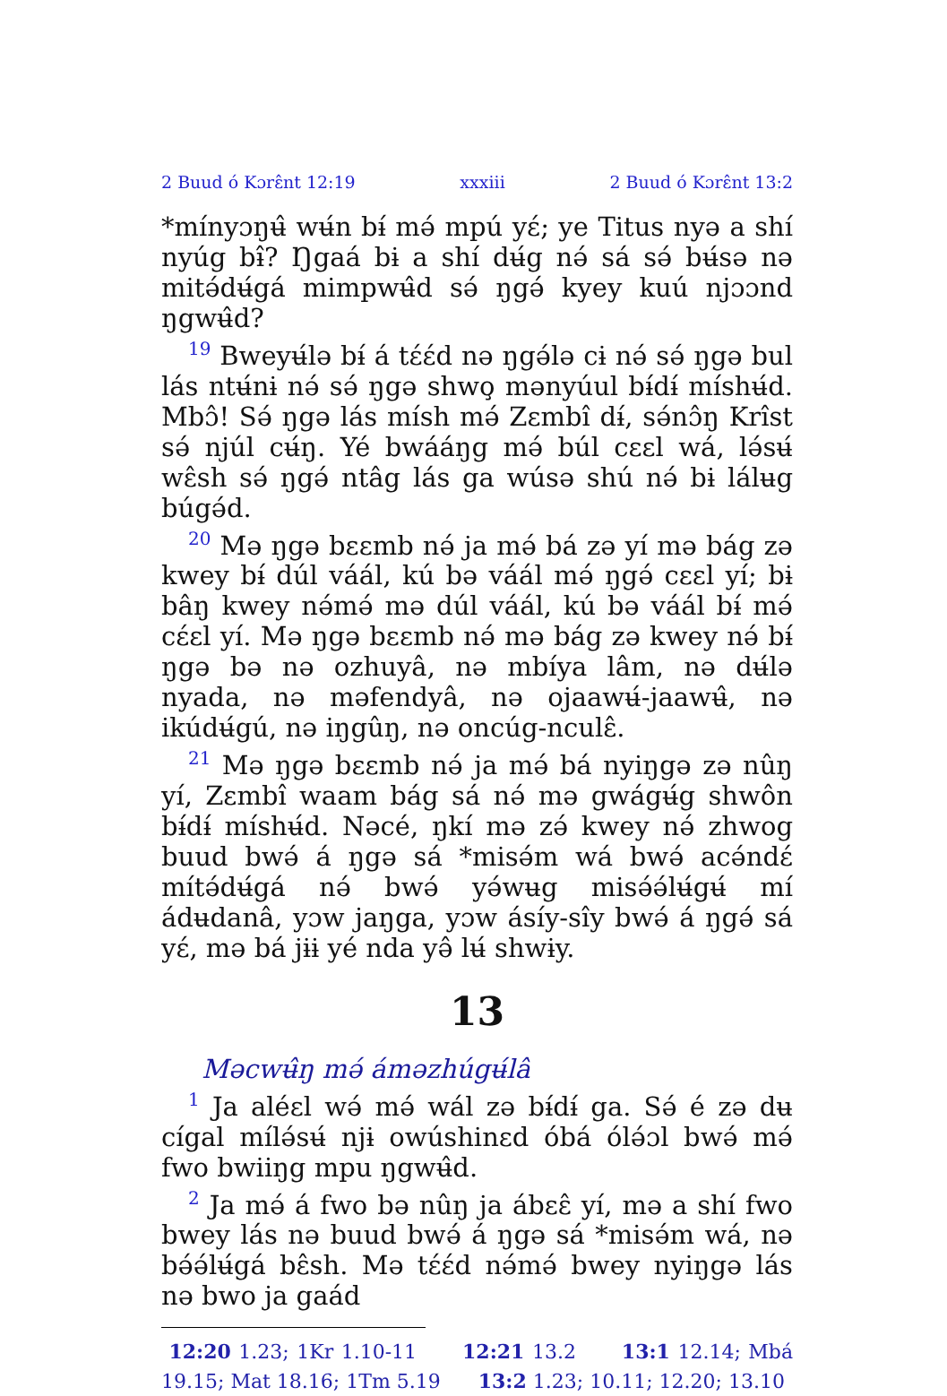2 Buud ó Kɔrɛ̂nt 12:19 xxxiii 2 Buud ó Kɔrɛ̂nt 13:2
*mínyɔŋʉ̂ wʉ́n bɨ́ mə́ mpú yɛ́; ye Titus nyə a shí nyúg bɨ̂? Ŋgaá bɨ a shí dʉ́g nə́ sá sə́ bʉ́sə nə mitə́dʉ́gá mimpwʉ̂d sə́ ŋgə́ kyey kuú njɔɔnd ŋgwʉ̂d?
<sup>19</sup> Bweyʉ́lə bɨ́ á tɛ́ɛ́d nə ŋgə́lə cɨ nə́ sə́ ŋgə bul lás ntʉ́nɨ nə́ sə́ ŋgə shwo̧ mənyúul bɨ́dɨ́ míshʉ́d. Mbɔ̂! Sə́ ŋgə lás mísh mə́ Zɛmbî dɨ́, sə́nɔ̂ŋ Krîst sə́ njúl cʉ́ŋ. Yé bwááŋg mə́ búl cɛɛl wá, lə́sʉ́ wɛ̂sh sə́ ŋgə́ ntâg lás ga wúsə shú nə́ bɨ lálʉg búgə́d.
<sup>20</sup> Mə ŋgə bɛɛmb nə́ ja mə́ bá zə yí mə bág zə kwey bɨ́ dúl váál, kú bə váál mə́ ŋgə́ cɛɛl yí; bɨ bâŋ kwey nə́mə́ mə dúl váál, kú bə váál bɨ́ mə́ cɛ́ɛl yí. Mə ŋgə bɛɛmb nə́ mə bág zə kwey nə́ bɨ́ ŋgə bə nə ozhuyâ, nə mbíya lâm, nə dʉ́lə nyada, nə məfendyâ, nə ojaawʉ́-jaawʉ̂, nə ikúdʉ́gú, nə iŋgûŋ, nə oncúg-nculɛ̂.
<sup>21</sup> Mə ŋgə bɛɛmb nə́ ja mə́ bá nyiŋgə zə nûŋ yí, Zɛmbî waam bág sá nə́ mə gwágʉ́g shwôn bɨ́dɨ́ míshʉ́d. Nəcé, ŋkí mə zə́ kwey nə́ zhwog buud bwə́ á ŋgə sá *misə́m wá bwə́ acə́ndɛ́ mítə́dʉ́gá nə́ bwə́ yə́wʉg misə́ə́lʉ́gʉ́ mí ádʉdanâ, yɔw jaŋga, yɔw ásíy-sîy bwə́ á ŋgə́ sá yɛ́, mə bá jɨɨ yé nda yə̂ lʉ́ shwɨy.
13
Məcwʉ̂ŋ mə́ áməzhúgʉ́lâ
<sup>1</sup> Ja aléɛl wə́ mə́ wál zə bɨ́dɨ́ ga. Sə́ é zə dʉ cígal mílə́sʉ́ njɨ owúshinɛd óbá ólə́ɔl bwə́ mə́ fwo bwiiŋg mpu ŋgwʉ̂d.
<sup>2</sup> Ja mə́ á fwo bə nûŋ ja ábɛɛ̂ yí, mə a shí fwo bwey lás nə buud bwə́ á ŋgə sá *misə́m wá, nə bə́ə́lʉ́gá bɛ̂sh. Mə tɛ́ɛ́d nə́mə́ bwey nyiŋgə lás nə bwo ja gaád
12:20 1.23; 1Kr 1.10-11 12:21 13.2 13:1 12.14; Mbá 19.15; Mat 18.16; 1Tm 5.19 13:2 1.23; 10.11; 12.20; 13.10